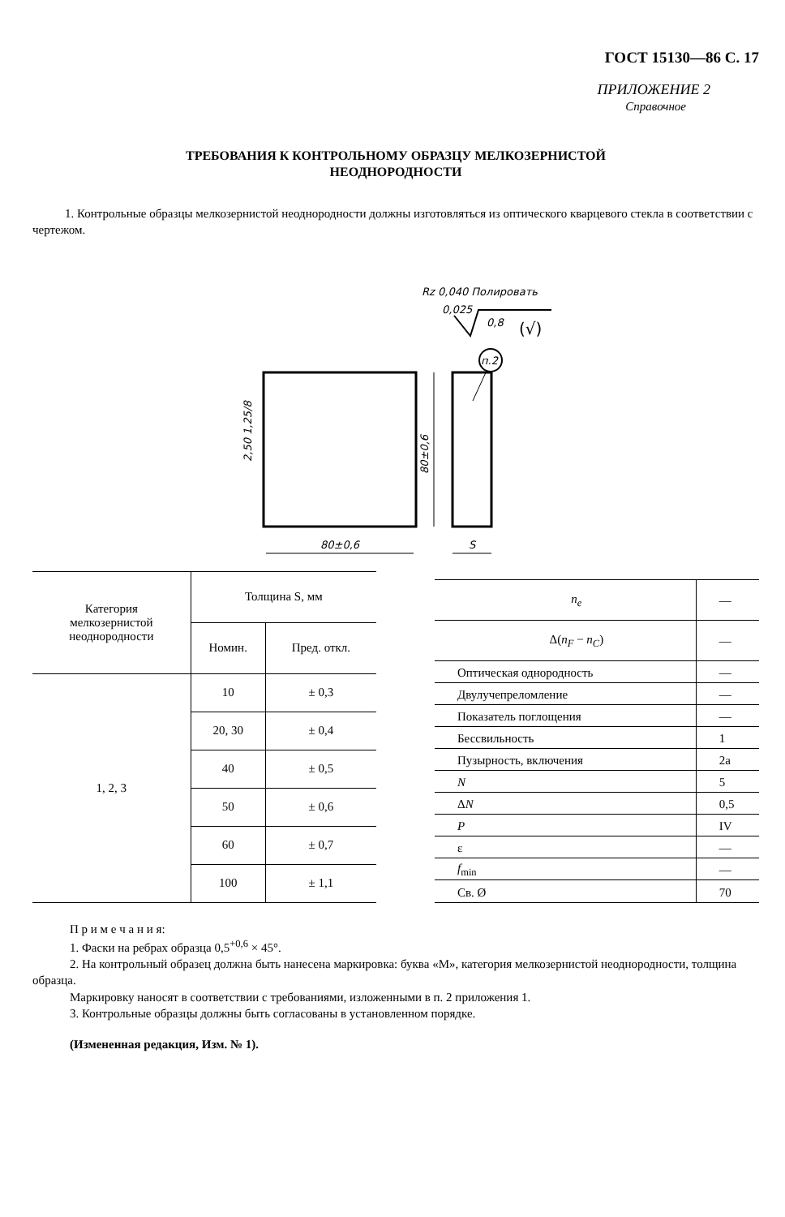ГОСТ 15130—86 С. 17
ПРИЛОЖЕНИЕ 2
Справочное
ТРЕБОВАНИЯ К КОНТРОЛЬНОМУ ОБРАЗЦУ МЕЛКОЗЕРНИСТОЙ
НЕОДНОРОДНОСТИ
1. Контрольные образцы мелкозернистой неоднородности должны изготовляться из оптического кварцевого стекла в соответствии с чертежом.
Rz 0,040 Полировать
0,025
0,8
(√)
п.2
80±0,6
80±0,6
S
2,50 1,25/8
| Категория мелкозернистой неоднородности | Толщина S, мм | |
| --- | --- | --- |
| | Номин. | Пред. откл. |
| 1, 2, 3 | 10 | ± 0,3 |
| | 20, 30 | ± 0,4 |
| | 40 | ± 0,5 |
| | 50 | ± 0,6 |
| | 60 | ± 0,7 |
| | 100 | ± 1,1 |
| n<sub>e</sub> | — |
| Δ( n<sub>F</sub> − n<sub>C</sub> ) | — |
| Оптическая однородность | — |
| Двулучепреломление | — |
| Показатель поглощения | — |
| Бессвильность | 1 |
| Пузырность, включения | 2а |
| N | 5 |
| Δ N | 0,5 |
| P | IV |
| ε | — |
| f<sub>min</sub> | — |
| Св. Ø | 70 |
П р и м е ч а н и я:
1. Фаски на ребрах образца 0,5<sup>+0,6</sup> × 45°.
2. На контрольный образец должна быть нанесена маркировка: буква «М», категория мелкозернистой неоднородности, толщина образца.
Маркировку наносят в соответствии с требованиями, изложенными в п. 2 приложения 1.
3. Контрольные образцы должны быть согласованы в установленном порядке.
(Измененная редакция, Изм. № 1).